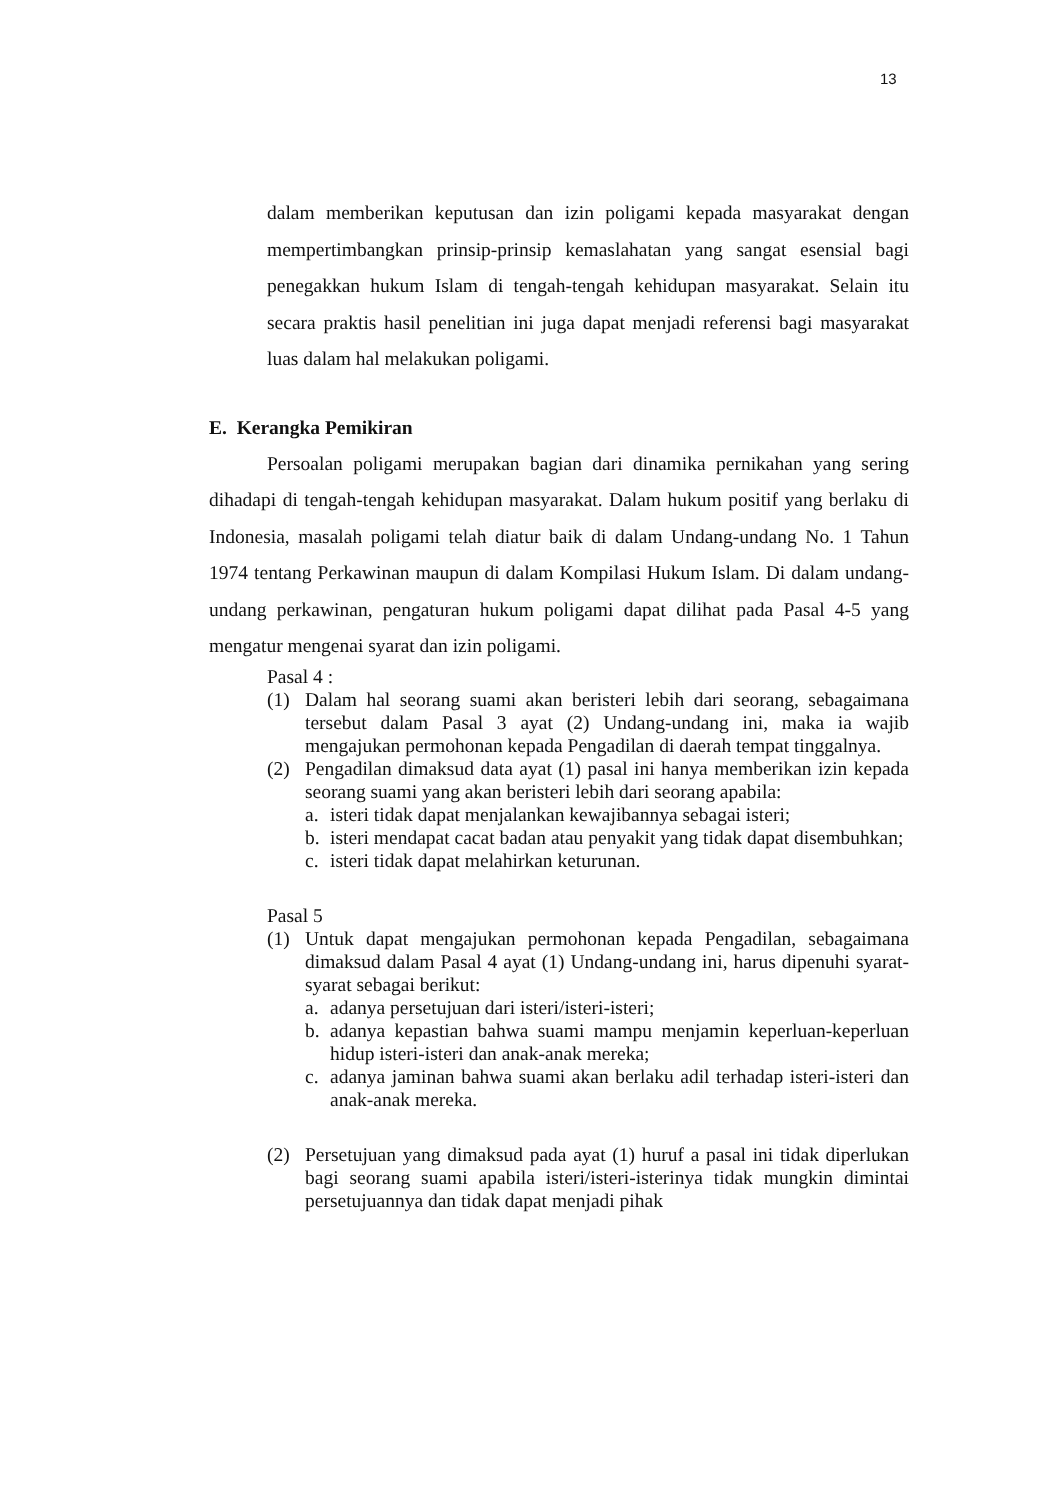13
dalam memberikan keputusan dan izin poligami kepada masyarakat dengan mempertimbangkan prinsip-prinsip kemaslahatan yang sangat esensial bagi penegakkan hukum Islam di tengah-tengah kehidupan masyarakat. Selain itu secara praktis hasil penelitian ini juga dapat menjadi referensi bagi masyarakat luas dalam hal melakukan poligami.
E. Kerangka Pemikiran
Persoalan poligami merupakan bagian dari dinamika pernikahan yang sering dihadapi di tengah-tengah kehidupan masyarakat. Dalam hukum positif yang berlaku di Indonesia, masalah poligami telah diatur baik di dalam Undang-undang No. 1 Tahun 1974 tentang Perkawinan maupun di dalam Kompilasi Hukum Islam. Di dalam undang-undang perkawinan, pengaturan hukum poligami dapat dilihat pada Pasal 4-5 yang mengatur mengenai syarat dan izin poligami.
Pasal 4 :
(1) Dalam hal seorang suami akan beristeri lebih dari seorang, sebagaimana tersebut dalam Pasal 3 ayat (2) Undang-undang ini, maka ia wajib mengajukan permohonan kepada Pengadilan di daerah tempat tinggalnya.
(2) Pengadilan dimaksud data ayat (1) pasal ini hanya memberikan izin kepada seorang suami yang akan beristeri lebih dari seorang apabila:
a. isteri tidak dapat menjalankan kewajibannya sebagai isteri;
b. isteri mendapat cacat badan atau penyakit yang tidak dapat disembuhkan;
c. isteri tidak dapat melahirkan keturunan.
Pasal 5
(1) Untuk dapat mengajukan permohonan kepada Pengadilan, sebagaimana dimaksud dalam Pasal 4 ayat (1) Undang-undang ini, harus dipenuhi syarat-syarat sebagai berikut:
a. adanya persetujuan dari isteri/isteri-isteri;
b. adanya kepastian bahwa suami mampu menjamin keperluan-keperluan hidup isteri-isteri dan anak-anak mereka;
c. adanya jaminan bahwa suami akan berlaku adil terhadap isteri-isteri dan anak-anak mereka.
(2) Persetujuan yang dimaksud pada ayat (1) huruf a pasal ini tidak diperlukan bagi seorang suami apabila isteri/isteri-isterinya tidak mungkin dimintai persetujuannya dan tidak dapat menjadi pihak